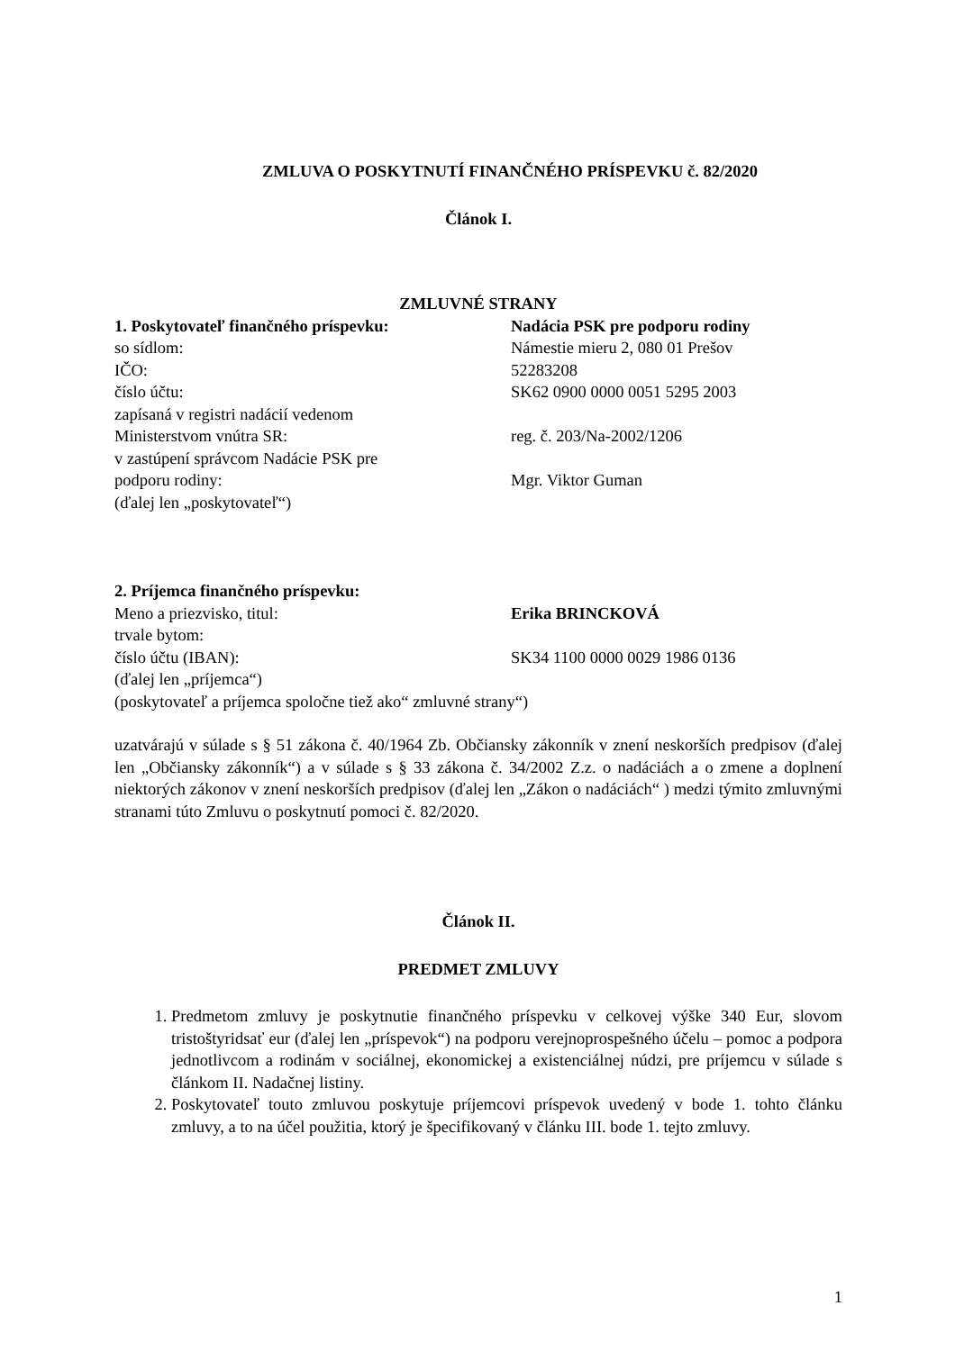ZMLUVA O POSKYTNUTÍ FINANČNÉHO PRÍSPEVKU č. 82/2020
Článok I.
ZMLUVNÉ STRANY
1. Poskytovateľ finančného príspevku: Nadácia PSK pre podporu rodiny
so sídlom: Námestie mieru 2, 080 01 Prešov
IČO: 52283208
číslo účtu: SK62 0900 0000 0051 5295 2003
zapísaná v registri nadácií vedenom
Ministerstvom vnútra SR:
reg. č. 203/Na-2002/1206
v zastúpení správcom Nadácie PSK pre
podporu rodiny:
Mgr. Viktor Guman
(ďalej len „poskytovateľ“)
2. Príjemca finančného príspevku:
Meno a priezvisko, titul: Erika BRINCKOVÁ
trvale bytom:
číslo účtu (IBAN): SK34 1100 0000 0029 1986 0136
(ďalej len „príjemca“)
(poskytovateľ a príjemca spoločne tiež ako“ zmluvné strany“)
uzatvárajú v súlade s § 51 zákona č. 40/1964 Zb. Občiansky zákonník v znení neskorších predpisov (ďalej len „Občiansky zákonník“) a v súlade s § 33 zákona č. 34/2002 Z.z. o nadáciách a o zmene a doplnení niektorých zákonov v znení neskorších predpisov (ďalej len „Zákon o nadáciách“ ) medzi týmito zmluvnými stranami túto Zmluvu o poskytnutí pomoci č. 82/2020.
Článok II.
PREDMET ZMLUVY
1. Predmetom zmluvy je poskytnutie finančného príspevku v celkovej výške 340 Eur, slovom tristoštyridsať eur (ďalej len „príspevok“) na podporu verejnoprospešného účelu – pomoc a podpora jednotlivcom a rodinám v sociálnej, ekonomickej a existenciálnej núdzi, pre príjemcu v súlade s článkom II. Nadačnej listiny.
2. Poskytovateľ touto zmluvou poskytuje príjemcovi príspevok uvedený v bode 1. tohto článku zmluvy, a to na účel použitia, ktorý je špecifikovaný v článku III. bode 1. tejto zmluvy.
1